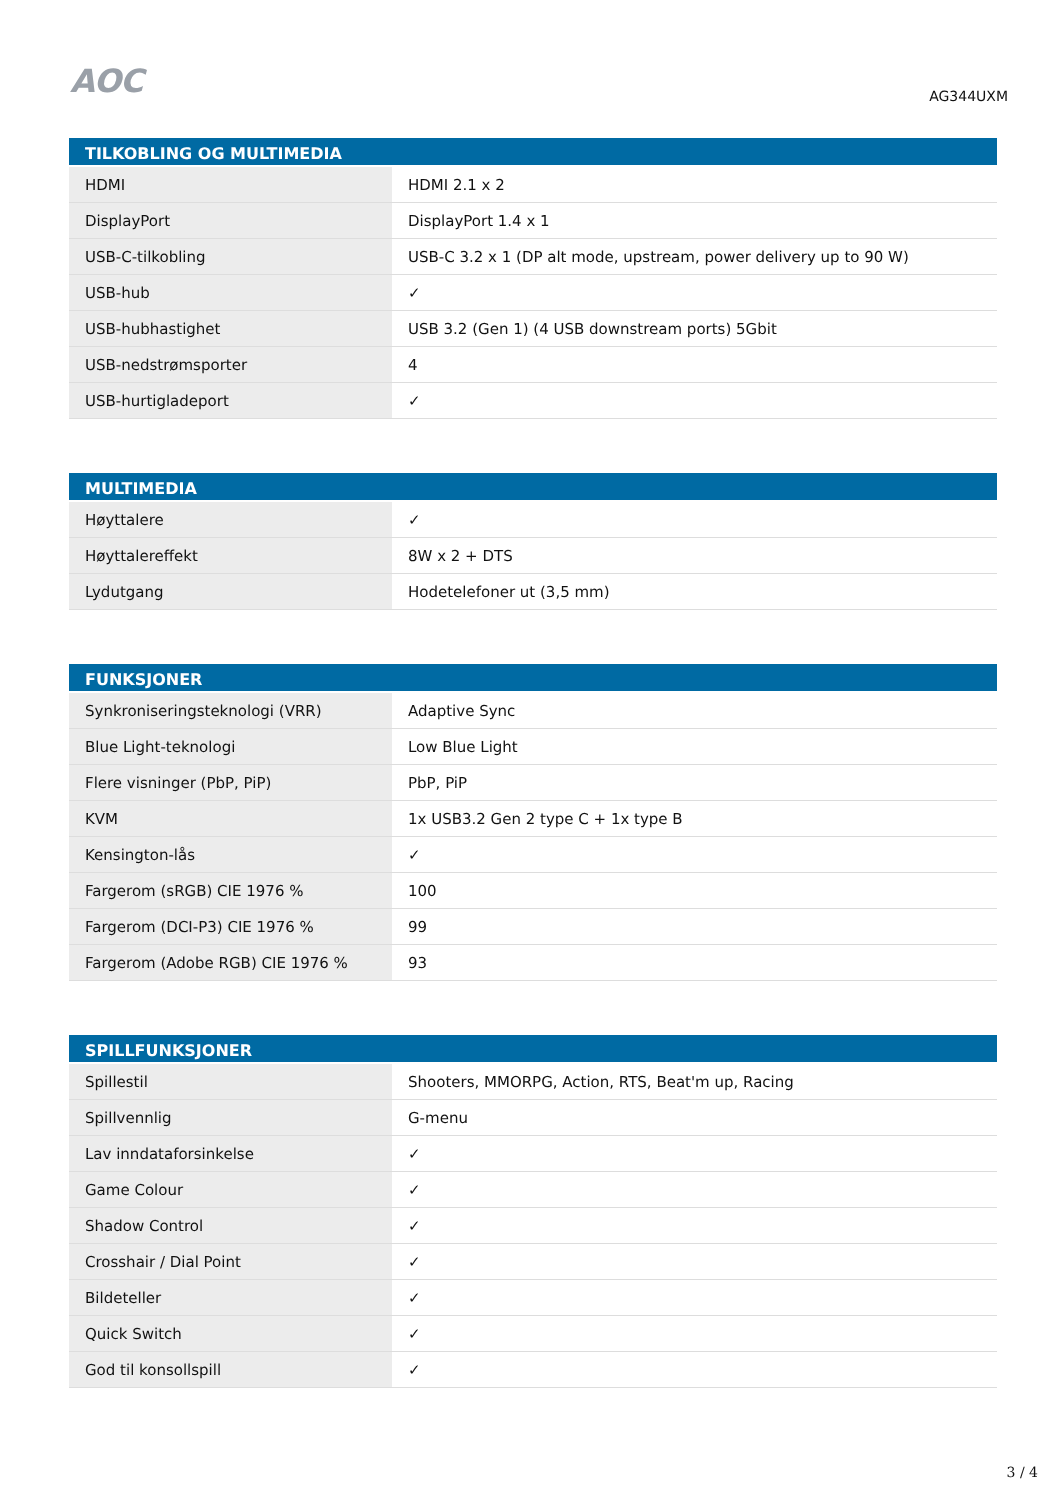AOC
AG344UXM
| TILKOBLING OG MULTIMEDIA | |
| --- | --- |
| HDMI | HDMI 2.1 x 2 |
| DisplayPort | DisplayPort 1.4 x 1 |
| USB-C-tilkobling | USB-C 3.2 x 1 (DP alt mode, upstream, power delivery up to 90 W) |
| USB-hub | ✓ |
| USB-hubhastighet | USB 3.2 (Gen 1) (4 USB downstream ports) 5Gbit |
| USB-nedstrømsporter | 4 |
| USB-hurtigladeport | ✓ |
| MULTIMEDIA | |
| --- | --- |
| Høyttalere | ✓ |
| Høyttalereffekt | 8W x 2 + DTS |
| Lydutgang | Hodetelefoner ut (3,5 mm) |
| FUNKSJONER | |
| --- | --- |
| Synkroniseringsteknologi (VRR) | Adaptive Sync |
| Blue Light-teknologi | Low Blue Light |
| Flere visninger (PbP, PiP) | PbP, PiP |
| KVM | 1x USB3.2 Gen 2 type C + 1x type B |
| Kensington-lås | ✓ |
| Fargerom (sRGB) CIE 1976 % | 100 |
| Fargerom (DCI-P3) CIE 1976 % | 99 |
| Fargerom (Adobe RGB) CIE 1976 % | 93 |
| SPILLFUNKSJONER | |
| --- | --- |
| Spillestil | Shooters, MMORPG, Action, RTS, Beat'm up, Racing |
| Spillvennlig | G-menu |
| Lav inndataforsinkelse | ✓ |
| Game Colour | ✓ |
| Shadow Control | ✓ |
| Crosshair / Dial Point | ✓ |
| Bildeteller | ✓ |
| Quick Switch | ✓ |
| God til konsollspill | ✓ |
3 / 4